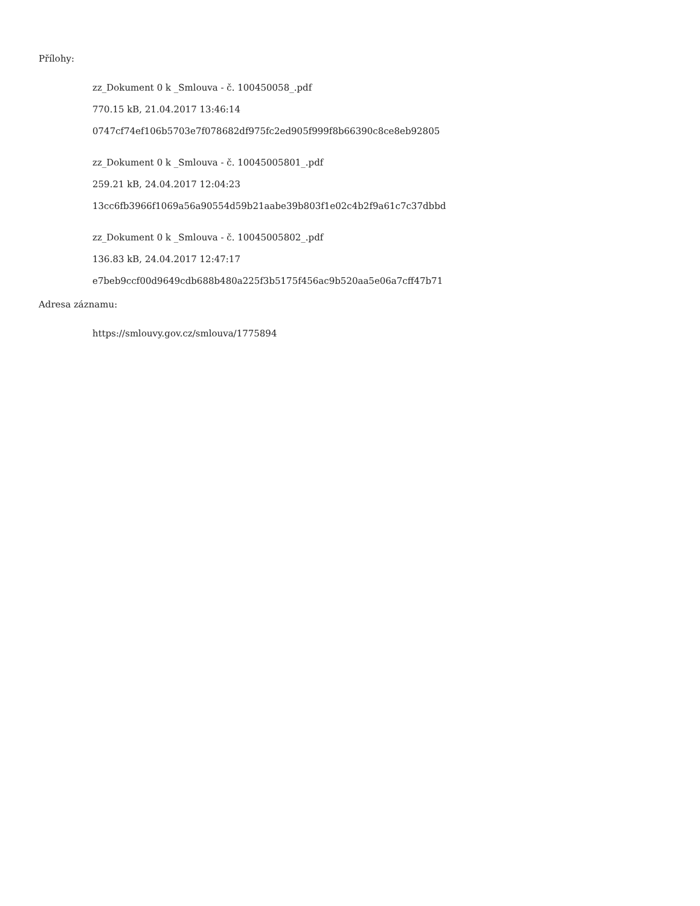Přílohy:
zz_Dokument 0 k _Smlouva - č. 100450058_.pdf
770.15 kB, 21.04.2017 13:46:14
0747cf74ef106b5703e7f078682df975fc2ed905f999f8b66390c8ce8eb92805
zz_Dokument 0 k _Smlouva - č. 10045005801_.pdf
259.21 kB, 24.04.2017 12:04:23
13cc6fb3966f1069a56a90554d59b21aabe39b803f1e02c4b2f9a61c7c37dbbd
zz_Dokument 0 k _Smlouva - č. 10045005802_.pdf
136.83 kB, 24.04.2017 12:47:17
e7beb9ccf00d9649cdb688b480a225f3b5175f456ac9b520aa5e06a7cff47b71
Adresa záznamu:
https://smlouvy.gov.cz/smlouva/1775894